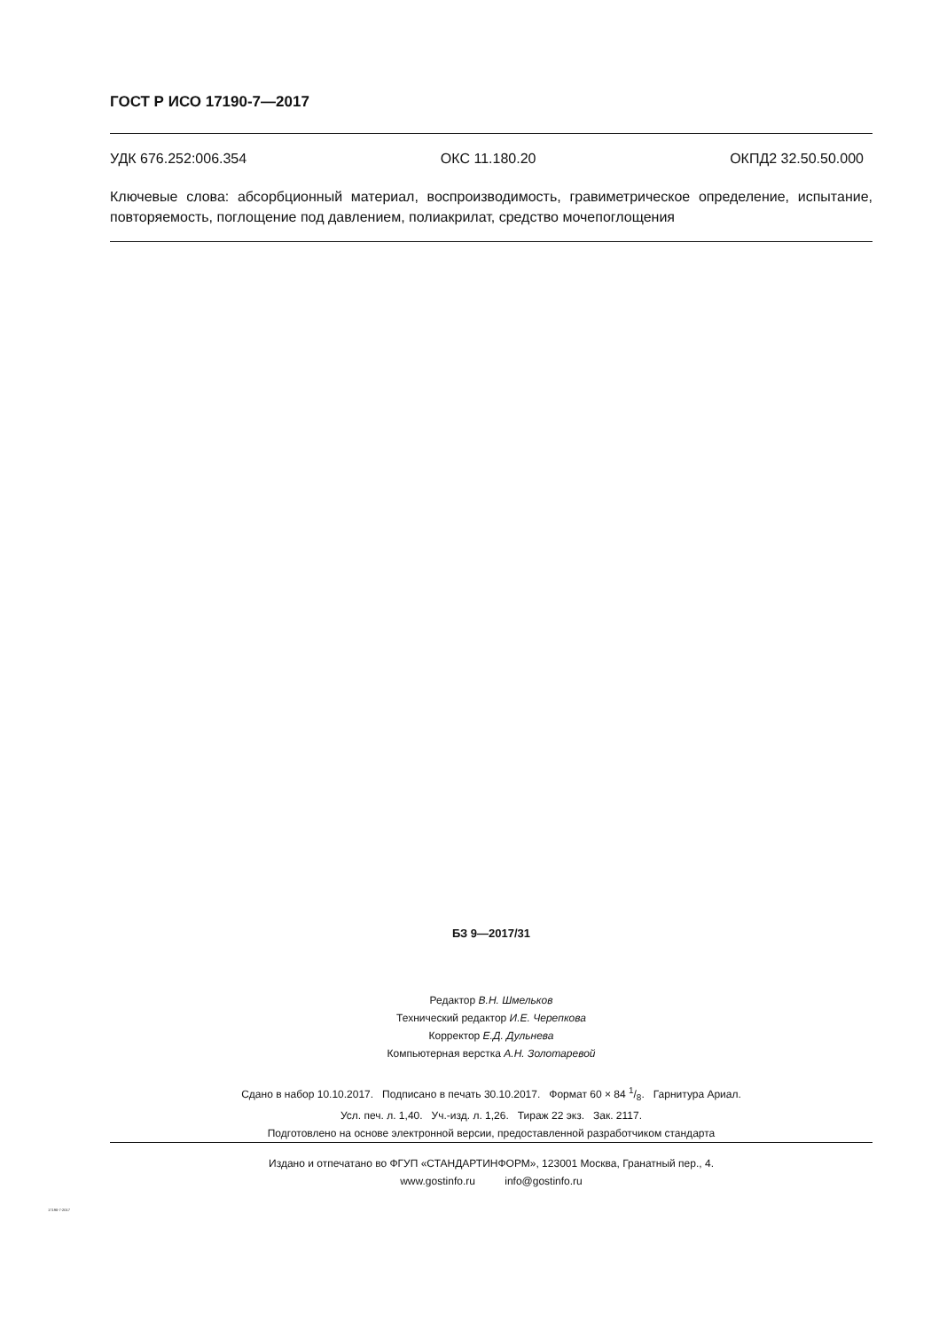ГОСТ Р ИСО 17190-7—2017
УДК 676.252:006.354 ОКС 11.180.20 ОКПД2 32.50.50.000
Ключевые слова: абсорбционный материал, воспроизводимость, гравиметрическое определение, испытание, повторяемость, поглощение под давлением, полиакрилат, средство мочепоглощения
БЗ 9—2017/31
Редактор В.Н. Шмельков
Технический редактор И.Е. Черепкова
Корректор Е.Д. Дульнева
Компьютерная верстка А.Н. Золотаревой
Сдано в набор 10.10.2017. Подписано в печать 30.10.2017. Формат 60 × 84 1/8. Гарнитура Ариал.
Усл. печ. л. 1,40. Уч.-изд. л. 1,26. Тираж 22 экз. Зак. 2117.
Подготовлено на основе электронной версии, предоставленной разработчиком стандарта
Издано и отпечатано во ФГУП «СТАНДАРТИНФОРМ», 123001 Москва, Гранатный пер., 4.
www.gostinfo.ru info@gostinfo.ru
17190-7-2017